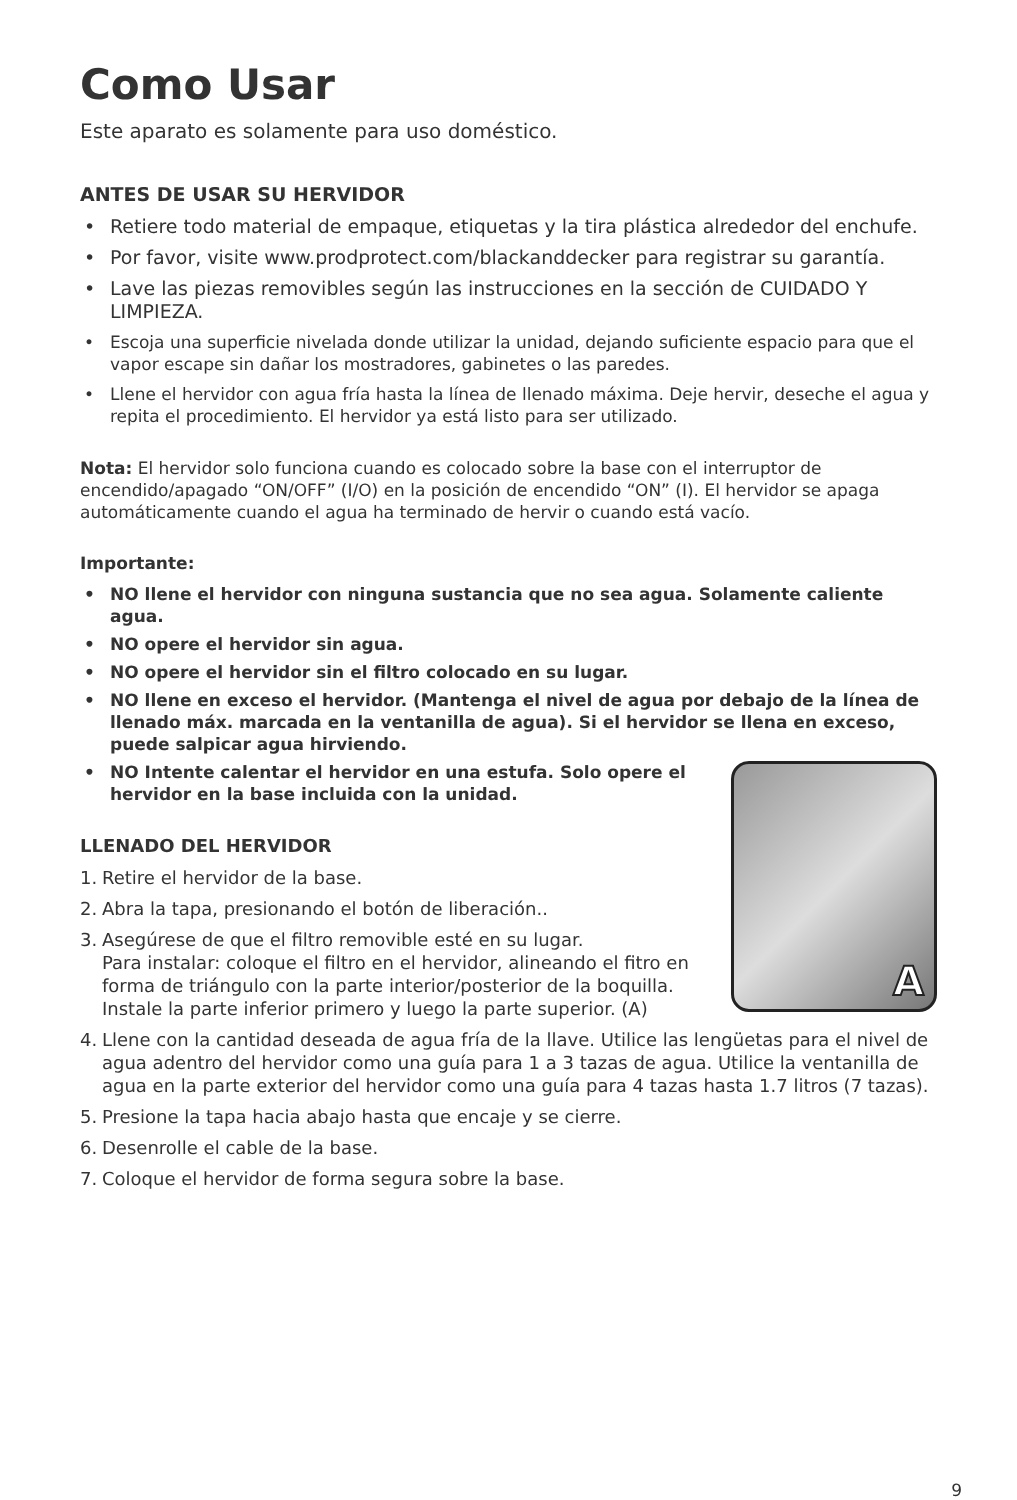Como Usar
Este aparato es solamente para uso doméstico.
ANTES DE USAR SU HERVIDOR
• Retiere todo material de empaque, etiquetas y la tira plástica alrededor del enchufe.
• Por favor, visite www.prodprotect.com/blackanddecker para registrar su garantía.
• Lave las piezas removibles según las instrucciones en la sección de CUIDADO Y LIMPIEZA.
• Escoja una superficie nivelada donde utilizar la unidad, dejando suficiente espacio para que el vapor escape sin dañar los mostradores, gabinetes o las paredes.
• Llene el hervidor con agua fría hasta la línea de llenado máxima. Deje hervir, deseche el agua y repita el procedimiento. El hervidor ya está listo para ser utilizado.
Nota: El hervidor solo funciona cuando es colocado sobre la base con el interruptor de encendido/apagado “ON/OFF” (I/O) en la posición de encendido “ON” (I). El hervidor se apaga automáticamente cuando el agua ha terminado de hervir o cuando está vacío.
Importante:
• NO llene el hervidor con ninguna sustancia que no sea agua. Solamente caliente agua.
• NO opere el hervidor sin agua.
• NO opere el hervidor sin el filtro colocado en su lugar.
• NO llene en exceso el hervidor. (Mantenga el nivel de agua por debajo de la línea de llenado máx. marcada en la ventanilla de agua). Si el hervidor se llena en exceso, puede salpicar agua hirviendo.
A
• NO Intente calentar el hervidor en una estufa. Solo opere el hervidor en la base incluida con la unidad.
LLENADO DEL HERVIDOR
1. Retire el hervidor de la base.
2. Abra la tapa, presionando el botón de liberación..
3. Asegúrese de que el filtro removible esté en su lugar.
Para instalar: coloque el filtro en el hervidor, alineando el fitro en forma de triángulo con la parte interior/posterior de la boquilla. Instale la parte inferior primero y luego la parte superior. (A)
4. Llene con la cantidad deseada de agua fría de la llave. Utilice las lengüetas para el nivel de agua adentro del hervidor como una guía para 1 a 3 tazas de agua. Utilice la ventanilla de agua en la parte exterior del hervidor como una guía para 4 tazas hasta 1.7 litros (7 tazas).
5. Presione la tapa hacia abajo hasta que encaje y se cierre.
6. Desenrolle el cable de la base.
7. Coloque el hervidor de forma segura sobre la base.
9